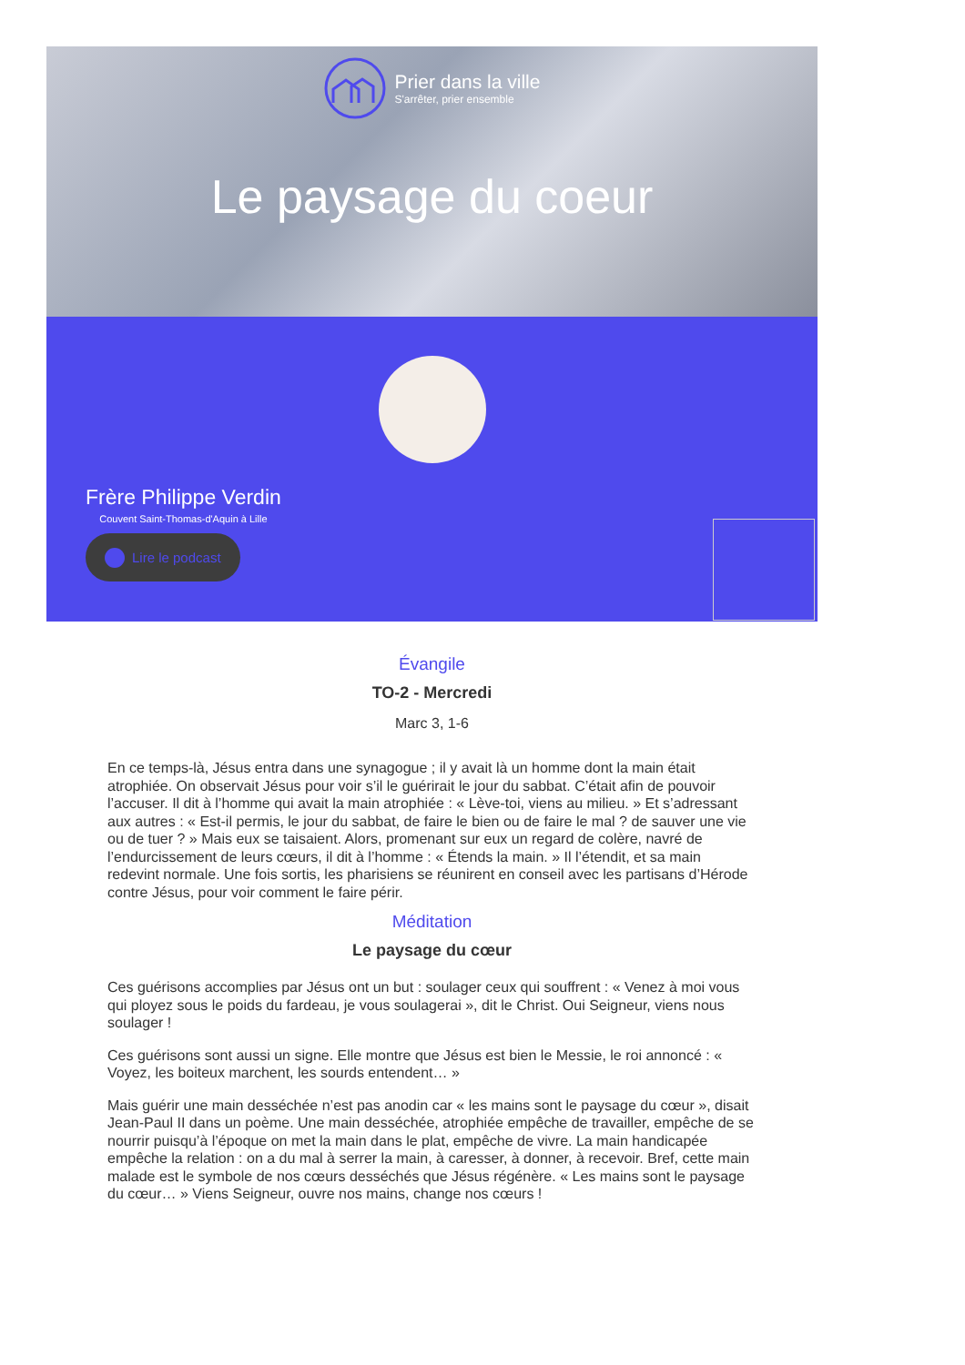Prier dans la ville
S'arrêter, prier ensemble
Le paysage du coeur
Frère Philippe Verdin
Couvent Saint-Thomas-d'Aquin à Lille
Lire le podcast
Évangile
TO-2 - Mercredi
Marc 3, 1-6
En ce temps-là, Jésus entra dans une synagogue ; il y avait là un homme dont la main était atrophiée. On observait Jésus pour voir s’il le guérirait le jour du sabbat. C’était afin de pouvoir l’accuser. Il dit à l’homme qui avait la main atrophiée : « Lève-toi, viens au milieu. » Et s’adressant aux autres : « Est-il permis, le jour du sabbat, de faire le bien ou de faire le mal ? de sauver une vie ou de tuer ? » Mais eux se taisaient. Alors, promenant sur eux un regard de colère, navré de l’endurcissement de leurs cœurs, il dit à l’homme : « Étends la main. » Il l’étendit, et sa main redevint normale. Une fois sortis, les pharisiens se réunirent en conseil avec les partisans d’Hérode contre Jésus, pour voir comment le faire périr.
Méditation
Le paysage du cœur
Ces guérisons accomplies par Jésus ont un but : soulager ceux qui souffrent : « Venez à moi vous qui ployez sous le poids du fardeau, je vous soulagerai », dit le Christ. Oui Seigneur, viens nous soulager !
Ces guérisons sont aussi un signe. Elle montre que Jésus est bien le Messie, le roi annoncé : « Voyez, les boiteux marchent, les sourds entendent… »
Mais guérir une main desséchée n’est pas anodin car « les mains sont le paysage du cœur », disait Jean-Paul II dans un poème. Une main desséchée, atrophiée empêche de travailler, empêche de se nourrir puisqu’à l’époque on met la main dans le plat, empêche de vivre. La main handicapée empêche la relation : on a du mal à serrer la main, à caresser, à donner, à recevoir. Bref, cette main malade est le symbole de nos cœurs desséchés que Jésus régénère. « Les mains sont le paysage du cœur… » Viens Seigneur, ouvre nos mains, change nos cœurs !